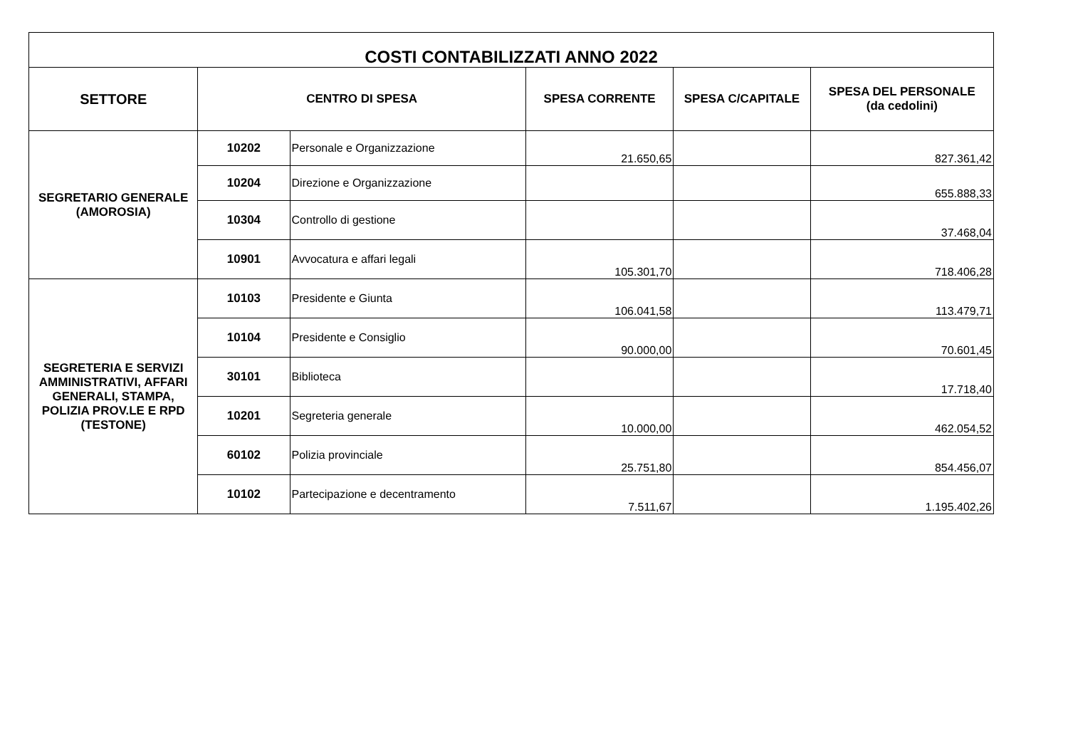| COSTI CONTABILIZZATI ANNO 2022 | | | | | |
| SETTORE | CENTRO DI SPESA | | SPESA CORRENTE | SPESA C/CAPITALE | SPESA DEL PERSONALE (da cedolini) |
| SEGRETARIO GENERALE (AMOROSIA) | 10202 | Personale e Organizzazione | 21.650,65 | | 827.361,42 |
| | 10204 | Direzione e Organizzazione | | | 655.888,33 |
| | 10304 | Controllo di gestione | | | 37.468,04 |
| | 10901 | Avvocatura e affari legali | 105.301,70 | | 718.406,28 |
| SEGRETERIA E SERVIZI AMMINISTRATIVI, AFFARI GENERALI, STAMPA, POLIZIA PROV.LE E RPD (TESTONE) | 10103 | Presidente e Giunta | 106.041,58 | | 113.479,71 |
| | 10104 | Presidente e Consiglio | 90.000,00 | | 70.601,45 |
| | 30101 | Biblioteca | | | 17.718,40 |
| | 10201 | Segreteria generale | 10.000,00 | | 462.054,52 |
| | 60102 | Polizia provinciale | 25.751,80 | | 854.456,07 |
| | 10102 | Partecipazione e decentramento | 7.511,67 | | 1.195.402,26 |